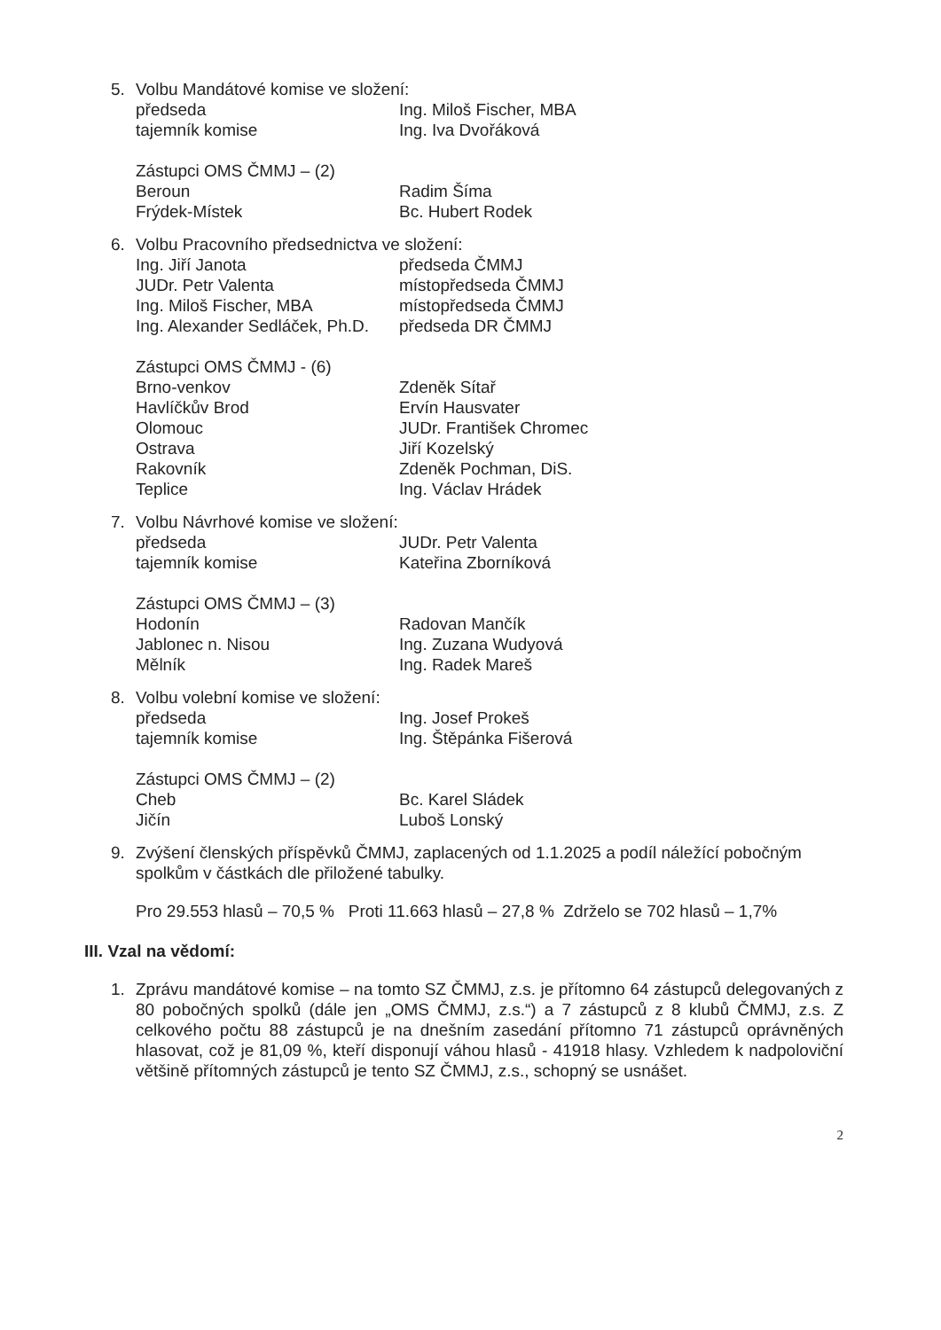5. Volbu Mandátové komise ve složení:
předseda Ing. Miloš Fischer, MBA
tajemník komise Ing. Iva Dvořáková
Zástupci OMS ČMMJ – (2)
Beroun Radim Šíma
Frýdek-Místek Bc. Hubert Rodek
6. Volbu Pracovního předsednictva ve složení:
Ing. Jiří Janota předseda ČMMJ
JUDr. Petr Valenta místopředseda ČMMJ
Ing. Miloš Fischer, MBA místopředseda ČMMJ
Ing. Alexander Sedláček, Ph.D. předseda DR ČMMJ
Zástupci OMS ČMMJ - (6)
Brno-venkov Zdeněk Sítař
Havlíčkův Brod Ervín Hausvater
Olomouc JUDr. František Chromec
Ostrava Jiří Kozelský
Rakovník Zdeněk Pochman, DiS.
Teplice Ing. Václav Hrádek
7. Volbu Návrhové komise ve složení:
předseda JUDr. Petr Valenta
tajemník komise Kateřina Zborníková
Zástupci OMS ČMMJ – (3)
Hodonín Radovan Mančík
Jablonec n. Nisou Ing. Zuzana Wudyová
Mělník Ing. Radek Mareš
8. Volbu volební komise ve složení:
předseda Ing. Josef Prokeš
tajemník komise Ing. Štěpánka Fišerová
Zástupci OMS ČMMJ – (2)
Cheb Bc. Karel Sládek
Jičín Luboš Lonský
9. Zvýšení členských příspěvků ČMMJ, zaplacených od 1.1.2025 a podíl náležící pobočným spolkům v částkách dle přiložené tabulky.
Pro 29.553 hlasů – 70,5 % Proti 11.663 hlasů – 27,8 % Zdrželo se 702 hlasů – 1,7%
III. Vzal na vědomí:
1. Zprávu mandátové komise – na tomto SZ ČMMJ, z.s. je přítomno 64 zástupců delegovaných z 80 pobočných spolků (dále jen „OMS ČMMJ, z.s.“) a 7 zástupců z 8 klubů ČMMJ, z.s. Z celkového počtu 88 zástupců je na dnešním zasedání přítomno 71 zástupců oprávněných hlasovat, což je 81,09 %, kteří disponují váhou hlasů - 41918 hlasy. Vzhledem k nadpoloviční většině přítomných zástupců je tento SZ ČMMJ, z.s., schopný se usnášet.
2